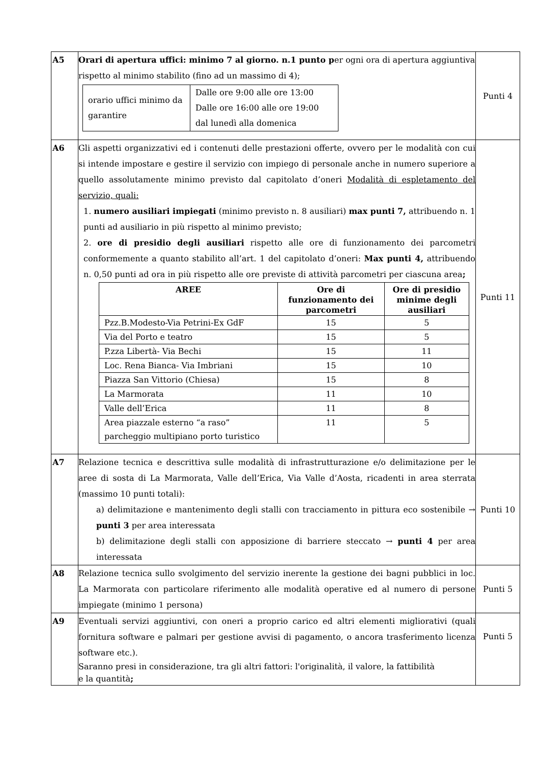| A5 | Orari di apertura uffici: minimo 7 al giorno. n.1 punto p er ogni ora di apertura aggiuntiva rispetto al minimo stabilito (fino ad un massimo di 4); / orario uffici minimo da garantire / Dalle ore 9:00 alle ore 13:00 Dalle ore 16:00 alle ore 19:00 dal lunedì alla domenica / | Punti 4 |
| A6 | Gli aspetti organizzativi ed i contenuti delle prestazioni offerte, ovvero per le modalità con cui si intende impostare e gestire il servizio con impiego di personale anche in numero superiore a quello assolutamente minimo previsto dal capitolato d’oneri Modalità di espletamento del servizio, quali: 1. numero ausiliari impiegati (minimo previsto n. 8 ausiliari) max punti 7, attribuendo n. 1 punti ad ausiliario in più rispetto al minimo previsto; 2. ore di presidio degli ausiliari rispetto alle ore di funzionamento dei parcometri conformemente a quanto stabilito all’art. 1 del capitolato d’oneri: Max punti 4, attribuendo n. 0,50 punti ad ora in più rispetto alle ore previste di attività parcometri per ciascuna area ; / AREE / Ore di funzionamento dei parcometri / Ore di presidio minime degli ausiliari / / --- / --- / --- / / Pzz.B.Modesto-Via Petrini-Ex GdF / 15 / 5 / / Via del Porto e teatro / 15 / 5 / / P.zza Libertà- Via Bechi / 15 / 11 / / Loc. Rena Bianca- Via Imbriani / 15 / 10 / / Piazza San Vittorio (Chiesa) / 15 / 8 / / La Marmorata / 11 / 10 / / Valle dell’Erica / 11 / 8 / / Area piazzale esterno “a raso” parcheggio multipiano porto turistico / 11 / 5 / | Punti 11 |
| A7 | Relazione tecnica e descrittiva sulle modalità di infrastrutturazione e/o delimitazione per le aree di sosta di La Marmorata, Valle dell’Erica, Via Valle d’Aosta, ricadenti in area sterrata (massimo 10 punti totali): a) delimitazione e mantenimento degli stalli con tracciamento in pittura eco sostenibile → punti 3 per area interessata b) delimitazione degli stalli con apposizione di barriere steccato → punti 4 per area interessata | Punti 10 |
| A8 | Relazione tecnica sullo svolgimento del servizio inerente la gestione dei bagni pubblici in loc. La Marmorata con particolare riferimento alle modalità operative ed al numero di persone impiegate (minimo 1 persona) | Punti 5 |
| A9 | Eventuali servizi aggiuntivi, con oneri a proprio carico ed altri elementi migliorativi (quali fornitura software e palmari per gestione avvisi di pagamento, o ancora trasferimento licenza software etc.). Saranno presi in considerazione, tra gli altri fattori: l'originalità, il valore, la fattibilità e la quantità ; | Punti 5 |